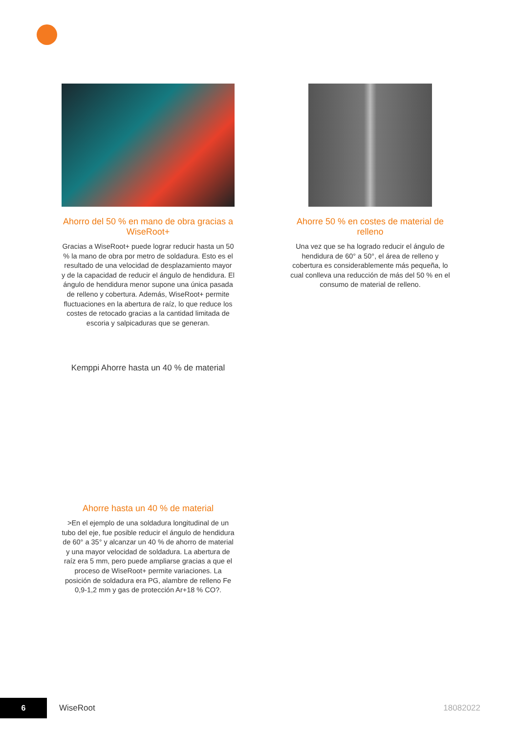Ahorro del 50 % en mano de obra gracias a WiseRoot+
Gracias a WiseRoot+ puede lograr reducir hasta un 50 % la mano de obra por metro de soldadura. Esto es el resultado de una velocidad de desplazamiento mayor y de la capacidad de reducir el ángulo de hendidura. El ángulo de hendidura menor supone una única pasada de relleno y cobertura. Además, WiseRoot+ permite fluctuaciones en la abertura de raíz, lo que reduce los costes de retocado gracias a la cantidad limitada de escoria y salpicaduras que se generan.
Kemppi Ahorre hasta un 40 % de material
Ahorre 50 % en costes de material de relleno
Una vez que se ha logrado reducir el ángulo de hendidura de 60° a 50°, el área de relleno y cobertura es considerablemente más pequeña, lo cual conlleva una reducción de más del 50 % en el consumo de material de relleno.
Ahorre hasta un 40 % de material
>En el ejemplo de una soldadura longitudinal de un tubo del eje, fue posible reducir el ángulo de hendidura de 60° a 35° y alcanzar un 40 % de ahorro de material y una mayor velocidad de soldadura. La abertura de raíz era 5 mm, pero puede ampliarse gracias a que el proceso de WiseRoot+ permite variaciones. La posición de soldadura era PG, alambre de relleno Fe 0,9-1,2 mm y gas de protección Ar+18 % CO?.
6
WiseRoot 18082022